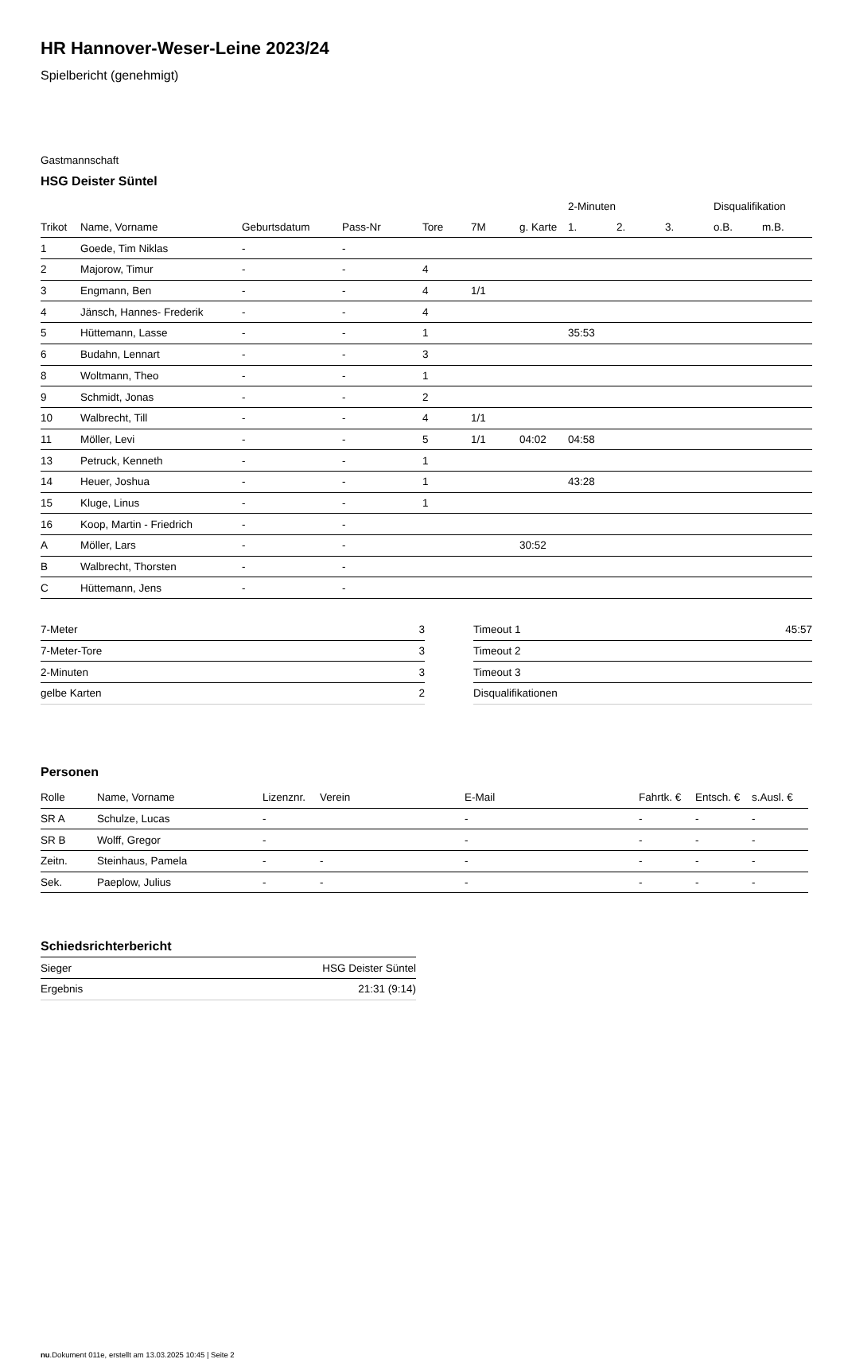HR Hannover-Weser-Leine 2023/24
Spielbericht (genehmigt)
Gastmannschaft
HSG Deister Süntel
| | | | | | | | 2-Minuten | | | Disqualifikation | |
| --- | --- | --- | --- | --- | --- | --- | --- | --- | --- | --- | --- |
| Trikot | Name, Vorname | Geburtsdatum | Pass-Nr | Tore | 7M | g. Karte | 1. | 2. | 3. | o.B. | m.B. |
| 1 | Goede, Tim Niklas | - | - | | | | | | | | |
| 2 | Majorow, Timur | - | - | 4 | | | | | | | |
| 3 | Engmann, Ben | - | - | 4 | 1/1 | | | | | | |
| 4 | Jänsch, Hannes- Frederik | - | - | 4 | | | | | | | |
| 5 | Hüttemann, Lasse | - | - | 1 | | | 35:53 | | | | |
| 6 | Budahn, Lennart | - | - | 3 | | | | | | | |
| 8 | Woltmann, Theo | - | - | 1 | | | | | | | |
| 9 | Schmidt, Jonas | - | - | 2 | | | | | | | |
| 10 | Walbrecht, Till | - | - | 4 | 1/1 | | | | | | |
| 11 | Möller, Levi | - | - | 5 | 1/1 | 04:02 | 04:58 | | | | |
| 13 | Petruck, Kenneth | - | - | 1 | | | | | | | |
| 14 | Heuer, Joshua | - | - | 1 | | | 43:28 | | | | |
| 15 | Kluge, Linus | - | - | 1 | | | | | | | |
| 16 | Koop, Martin - Friedrich | - | - | | | | | | | | |
| A | Möller, Lars | - | - | | | 30:52 | | | | | |
| B | Walbrecht, Thorsten | - | - | | | | | | | | |
| C | Hüttemann, Jens | - | - | | | | | | | | |
| 7-Meter | 3 |
| 7-Meter-Tore | 3 |
| 2-Minuten | 3 |
| gelbe Karten | 2 |
| Timeout 1 | 45:57 |
| Timeout 2 | |
| Timeout 3 | |
| Disqualifikationen | |
Personen
| Rolle | Name, Vorname | Lizenznr. | Verein | E-Mail | Fahrtk. € | Entsch. € | s.Ausl. € |
| --- | --- | --- | --- | --- | --- | --- | --- |
| SR A | Schulze, Lucas | - | | - | - | - | - |
| SR B | Wolff, Gregor | - | | - | - | - | - |
| Zeitn. | Steinhaus, Pamela | - | - | - | - | - | - |
| Sek. | Paeplow, Julius | - | - | - | - | - | - |
Schiedsrichterbericht
| Sieger | HSG Deister Süntel |
| Ergebnis | 21:31 (9:14) |
nu.Dokument 011e, erstellt am 13.03.2025 10:45 | Seite 2